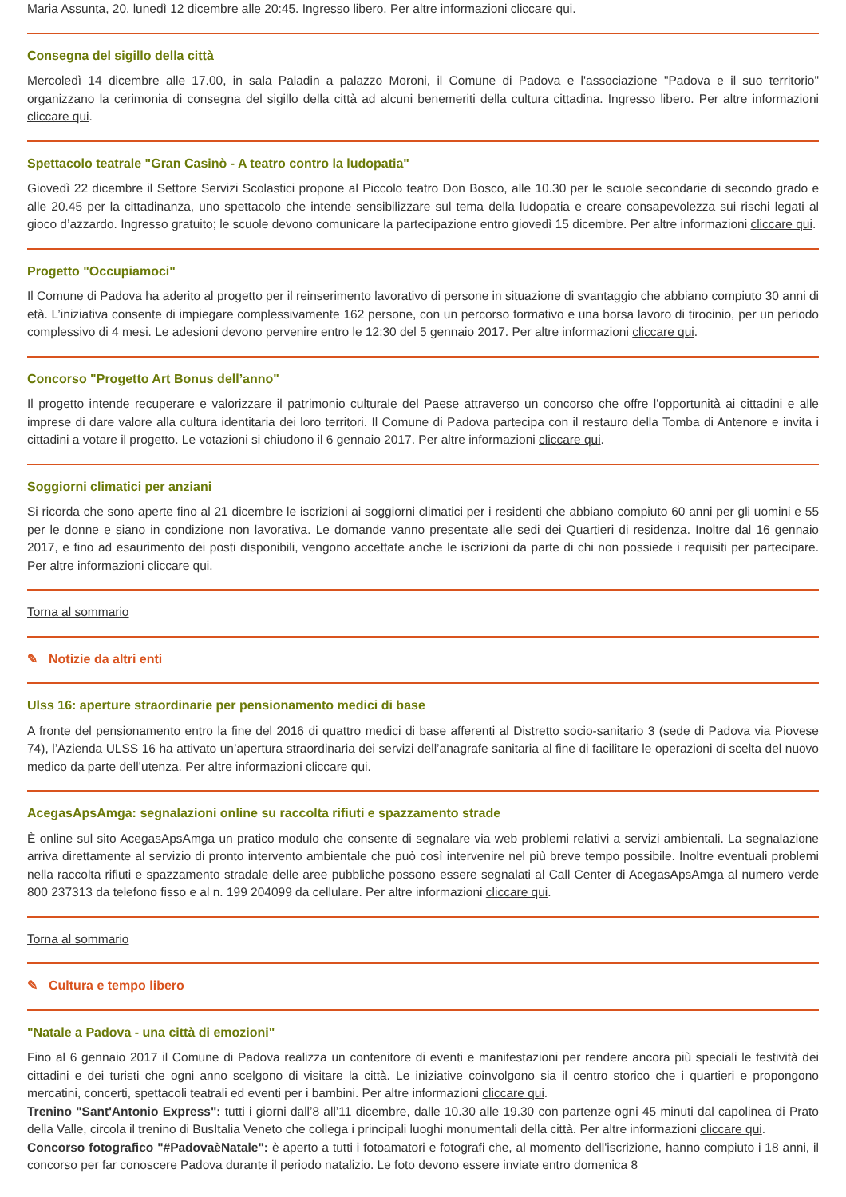Maria Assunta, 20, lunedì 12 dicembre alle 20:45. Ingresso libero. Per altre informazioni cliccare qui.
Consegna del sigillo della città
Mercoledì 14 dicembre alle 17.00, in sala Paladin a palazzo Moroni, il Comune di Padova e l'associazione "Padova e il suo territorio" organizzano la cerimonia di consegna del sigillo della città ad alcuni benemeriti della cultura cittadina. Ingresso libero. Per altre informazioni cliccare qui.
Spettacolo teatrale "Gran Casinò - A teatro contro la ludopatia"
Giovedì 22 dicembre il Settore Servizi Scolastici propone al Piccolo teatro Don Bosco, alle 10.30 per le scuole secondarie di secondo grado e alle 20.45 per la cittadinanza, uno spettacolo che intende sensibilizzare sul tema della ludopatia e creare consapevolezza sui rischi legati al gioco d’azzardo. Ingresso gratuito; le scuole devono comunicare la partecipazione entro giovedì 15 dicembre. Per altre informazioni cliccare qui.
Progetto "Occupiamoci"
Il Comune di Padova ha aderito al progetto per il reinserimento lavorativo di persone in situazione di svantaggio che abbiano compiuto 30 anni di età. L’iniziativa consente di impiegare complessivamente 162 persone, con un percorso formativo e una borsa lavoro di tirocinio, per un periodo complessivo di 4 mesi. Le adesioni devono pervenire entro le 12:30 del 5 gennaio 2017. Per altre informazioni cliccare qui.
Concorso "Progetto Art Bonus dell’anno"
Il progetto intende recuperare e valorizzare il patrimonio culturale del Paese attraverso un concorso che offre l'opportunità ai cittadini e alle imprese di dare valore alla cultura identitaria dei loro territori. Il Comune di Padova partecipa con il restauro della Tomba di Antenore e invita i cittadini a votare il progetto. Le votazioni si chiudono il 6 gennaio 2017. Per altre informazioni cliccare qui.
Soggiorni climatici per anziani
Si ricorda che sono aperte fino al 21 dicembre le iscrizioni ai soggiorni climatici per i residenti che abbiano compiuto 60 anni per gli uomini e 55 per le donne e siano in condizione non lavorativa. Le domande vanno presentate alle sedi dei Quartieri di residenza. Inoltre dal 16 gennaio 2017, e fino ad esaurimento dei posti disponibili, vengono accettate anche le iscrizioni da parte di chi non possiede i requisiti per partecipare. Per altre informazioni cliccare qui.
Torna al sommario
✎ Notizie da altri enti
Ulss 16: aperture straordinarie per pensionamento medici di base
A fronte del pensionamento entro la fine del 2016 di quattro medici di base afferenti al Distretto socio-sanitario 3 (sede di Padova via Piovese 74), l’Azienda ULSS 16 ha attivato un’apertura straordinaria dei servizi dell’anagrafe sanitaria al fine di facilitare le operazioni di scelta del nuovo medico da parte dell’utenza. Per altre informazioni cliccare qui.
AcegasApsAmga: segnalazioni online su raccolta rifiuti e spazzamento strade
È online sul sito AcegasApsAmga un pratico modulo che consente di segnalare via web problemi relativi a servizi ambientali. La segnalazione arriva direttamente al servizio di pronto intervento ambientale che può così intervenire nel più breve tempo possibile. Inoltre eventuali problemi nella raccolta rifiuti e spazzamento stradale delle aree pubbliche possono essere segnalati al Call Center di AcegasApsAmga al numero verde 800 237313 da telefono fisso e al n. 199 204099 da cellulare. Per altre informazioni cliccare qui.
Torna al sommario
✎ Cultura e tempo libero
"Natale a Padova - una città di emozioni"
Fino al 6 gennaio 2017 il Comune di Padova realizza un contenitore di eventi e manifestazioni per rendere ancora più speciali le festività dei cittadini e dei turisti che ogni anno scelgono di visitare la città. Le iniziative coinvolgono sia il centro storico che i quartieri e propongono mercatini, concerti, spettacoli teatrali ed eventi per i bambini. Per altre informazioni cliccare qui.
Trenino "Sant'Antonio Express": tutti i giorni dall’8 all’11 dicembre, dalle 10.30 alle 19.30 con partenze ogni 45 minuti dal capolinea di Prato della Valle, circola il trenino di BusItalia Veneto che collega i principali luoghi monumentali della città. Per altre informazioni cliccare qui.
Concorso fotografico "#PadovaèNatale": è aperto a tutti i fotoamatori e fotografi che, al momento dell'iscrizione, hanno compiuto i 18 anni, il concorso per far conoscere Padova durante il periodo natalizio. Le foto devono essere inviate entro domenica 8